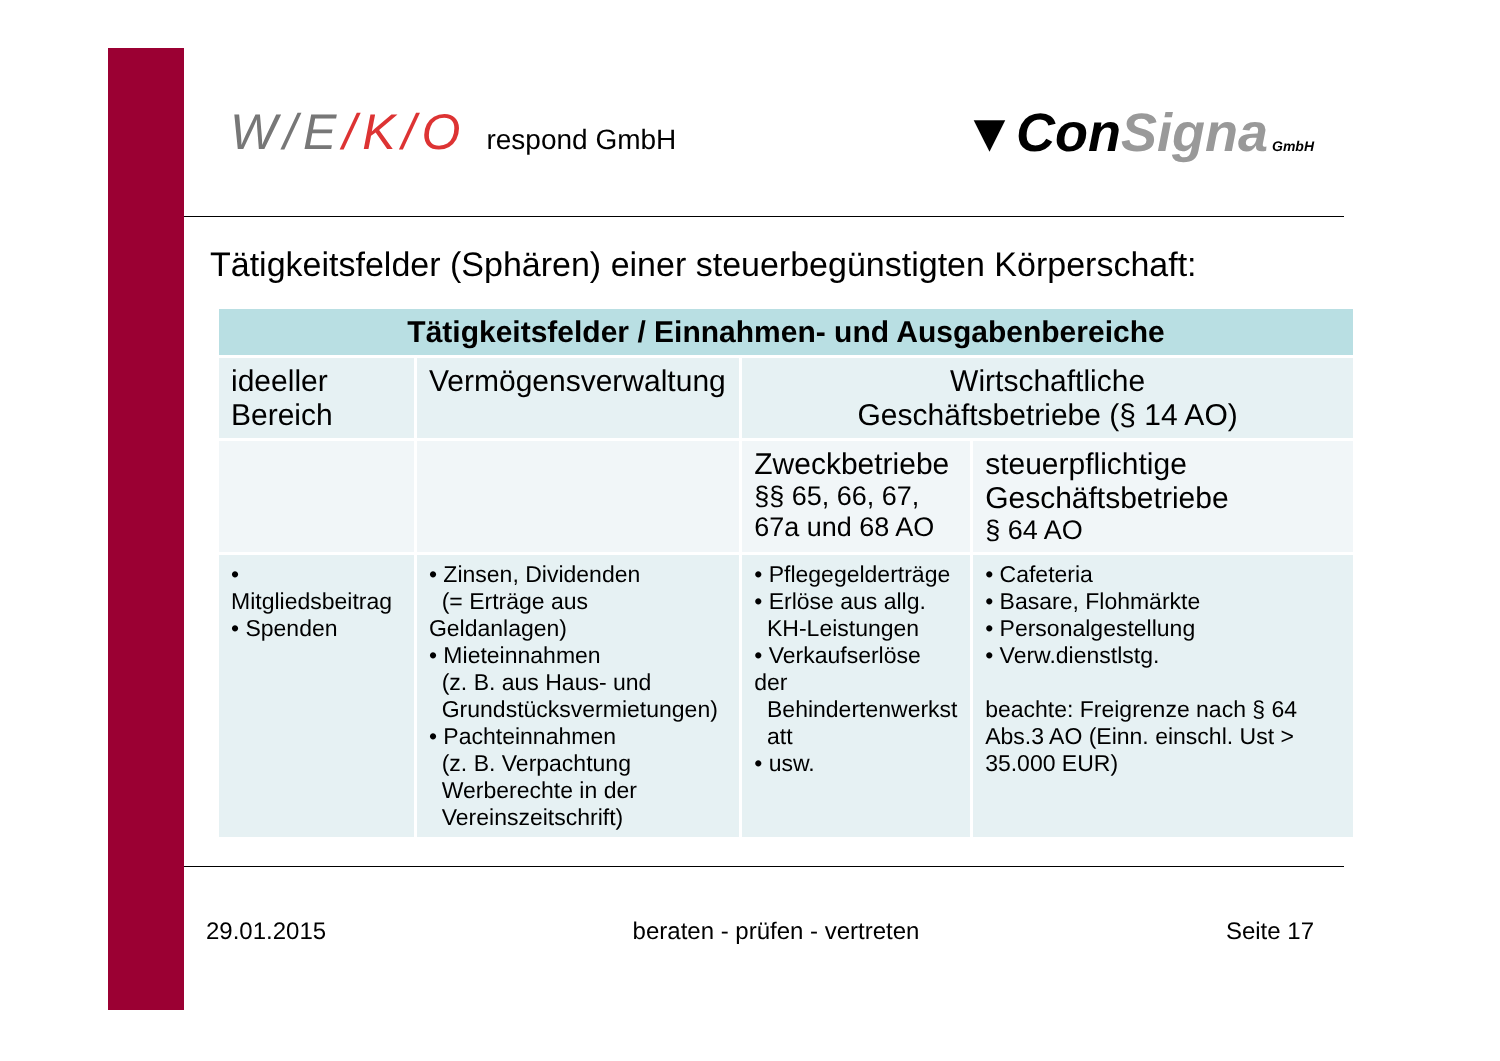W/E/K/O respond GmbH
▼ConSigna GmbH
Tätigkeitsfelder (Sphären) einer steuerbegünstigten Körperschaft:
| Tätigkeitsfelder / Einnahmen- und Ausgabenbereiche | | | |
| --- | --- | --- | --- |
| ideeller Bereich | Vermögensverwaltung | Wirtschaftliche Geschäftsbetriebe (§ 14 AO) | |
| | | Zweckbetriebe §§ 65, 66, 67, 67a und 68 AO | steuerpflichtige Geschäftsbetriebe § 64 AO |
| • Mitgliedsbeitrag • Spenden | • Zinsen, Dividenden (= Erträge aus Geldanlagen) • Mieteinnahmen (z. B. aus Haus- und Grundstücksvermietungen) • Pachteinnahmen (z. B. Verpachtung Werberechte in der Vereinszeitschrift) | • Pflegegelderträge • Erlöse aus allg. KH-Leistungen • Verkaufserlöse der Behindertenwerkst att • usw. | • Cafeteria • Basare, Flohmärkte • Personalgestellung • Verw.dienstlstg. beachte: Freigrenze nach § 64 Abs.3 AO (Einn. einschl. Ust > 35.000 EUR) |
29.01.2015 beraten - prüfen - vertreten Seite 17